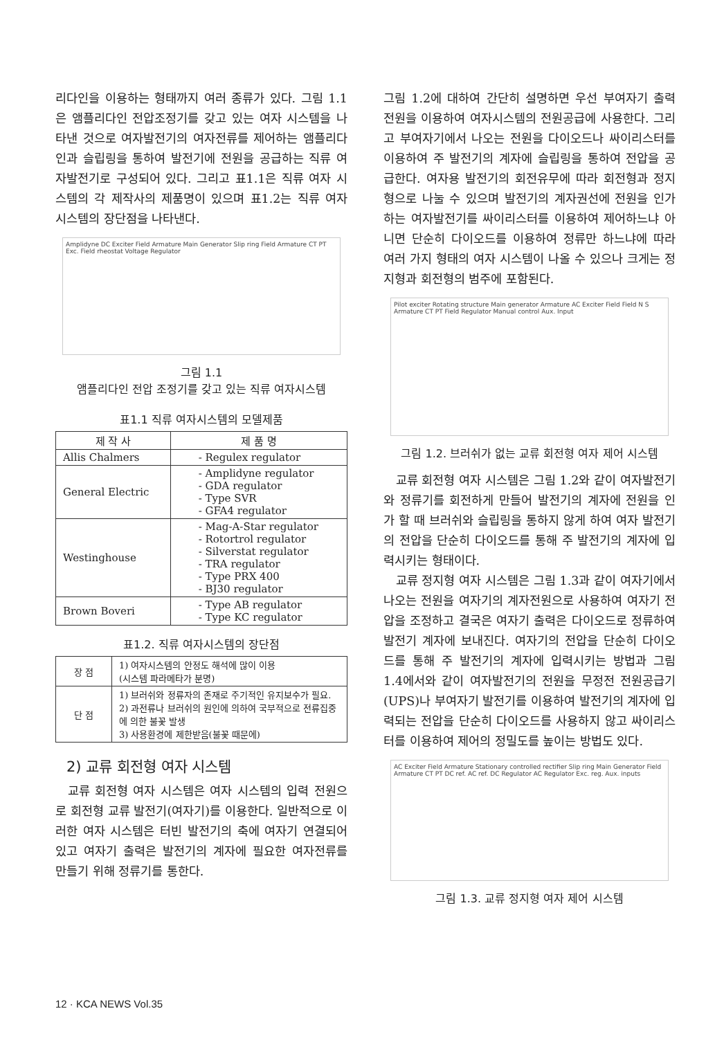리다인을 이용하는 형태까지 여러 종류가 있다. 그림 1.1은 앰플리다인 전압조정기를 갖고 있는 여자 시스템을 나타낸 것으로 여자발전기의 여자전류를 제어하는 앰플리다인과 슬립링을 통하여 발전기에 전원을 공급하는 직류 여자발전기로 구성되어 있다. 그리고 표1.1은 직류 여자 시스템의 각 제작사의 제품명이 있으며 표1.2는 직류 여자 시스템의 장단점을 나타낸다.
Amplidyne DC Exciter Field Armature Main Generator Slip ring Field Armature CT PT Exc. Field rheostat Voltage Regulator
그림 1.1
앰플리다인 전압 조정기를 갖고 있는 직류 여자시스템
표1.1 직류 여자시스템의 모델제품
| 제 작 사 | 제 품 명 |
| --- | --- |
| Allis Chalmers | - Regulex regulator |
| General Electric | - Amplidyne regulator - GDA regulator - Type SVR - GFA4 regulator |
| Westinghouse | - Mag-A-Star regulator - Rotortrol regulator - Silverstat regulator - TRA regulator - Type PRX 400 - BJ30 regulator |
| Brown Boveri | - Type AB regulator - Type KC regulator |
표1.2. 직류 여자시스템의 장단점
| 장 점 | 1) 여자시스템의 안정도 해석에 많이 이용 (시스템 파라메타가 분명) |
| 단 점 | 1) 브러쉬와 정류자의 존재로 주기적인 유지보수가 필요. 2) 과전류나 브러쉬의 원인에 의하여 국부적으로 전류집중에 의한 불꽃 발생 3) 사용환경에 제한받음(불꽃 때문에) |
2) 교류 회전형 여자 시스템
교류 회전형 여자 시스템은 여자 시스템의 입력 전원으로 회전형 교류 발전기(여자기)를 이용한다. 일반적으로 이러한 여자 시스템은 터빈 발전기의 축에 여자기 연결되어 있고 여자기 출력은 발전기의 계자에 필요한 여자전류를 만들기 위해 정류기를 통한다.
그림 1.2에 대하여 간단히 설명하면 우선 부여자기 출력 전원을 이용하여 여자시스템의 전원공급에 사용한다. 그리고 부여자기에서 나오는 전원을 다이오드나 싸이리스터를 이용하여 주 발전기의 계자에 슬립링을 통하여 전압을 공급한다. 여자용 발전기의 회전유무에 따라 회전형과 정지형으로 나눌 수 있으며 발전기의 계자권선에 전원을 인가하는 여자발전기를 싸이리스터를 이용하여 제어하느냐 아니면 단순히 다이오드를 이용하여 정류만 하느냐에 따라 여러 가지 형태의 여자 시스템이 나올 수 있으나 크게는 정지형과 회전형의 범주에 포함된다.
Pilot exciter Rotating structure Main generator Armature AC Exciter Field Field N S Armature CT PT Field Regulator Manual control Aux. Input
그림 1.2. 브러쉬가 없는 교류 회전형 여자 제어 시스템
교류 회전형 여자 시스템은 그림 1.2와 같이 여자발전기와 정류기를 회전하게 만들어 발전기의 계자에 전원을 인가 할 때 브러쉬와 슬립링을 통하지 않게 하여 여자 발전기의 전압을 단순히 다이오드를 통해 주 발전기의 계자에 입력시키는 형태이다.
교류 정지형 여자 시스템은 그림 1.3과 같이 여자기에서 나오는 전원을 여자기의 계자전원으로 사용하여 여자기 전압을 조정하고 결국은 여자기 출력은 다이오드로 정류하여 발전기 계자에 보내진다. 여자기의 전압을 단순히 다이오드를 통해 주 발전기의 계자에 입력시키는 방법과 그림 1.4에서와 같이 여자발전기의 전원을 무정전 전원공급기(UPS)나 부여자기 발전기를 이용하여 발전기의 계자에 입력되는 전압을 단순히 다이오드를 사용하지 않고 싸이리스터를 이용하여 제어의 정밀도를 높이는 방법도 있다.
AC Exciter Field Armature Stationary controlled rectifier Slip ring Main Generator Field Armature CT PT DC ref. AC ref. DC Regulator AC Regulator Exc. reg. Aux. inputs
그림 1.3. 교류 정지형 여자 제어 시스템
12 · KCA NEWS Vol.35